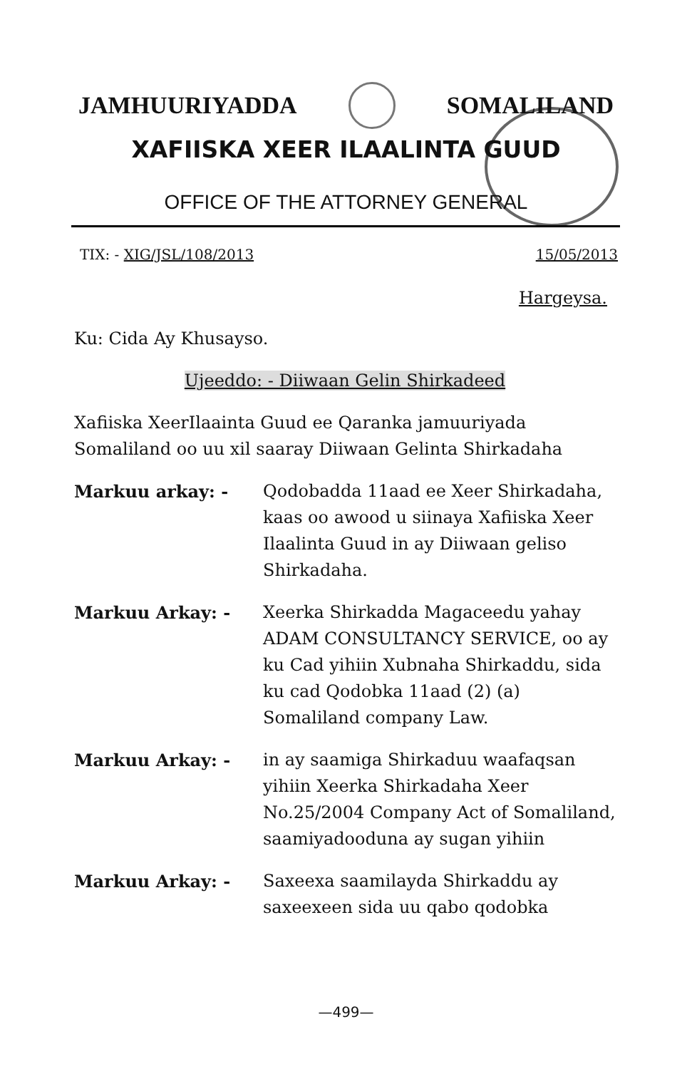JAMHUURIYADDA SOMALILAND
XAFIISKA XEER ILAALINTA GUUD
OFFICE OF THE ATTORNEY GENERAL
TIX: - XIG/JSL/108/2013 15/05/2013
Hargeysa.
Ku: Cida Ay Khusayso.
Ujeeddo: - Diiwaan Gelin Shirkadeed
Xafiiska XeerIlaainta Guud ee Qaranka jamuuriyada Somaliland oo uu xil saaray Diiwaan Gelinta Shirkadaha
Markuu arkay: - Qodobadda 11aad ee Xeer Shirkadaha, kaas oo awood u siinaya Xafiiska Xeer Ilaalinta Guud in ay Diiwaan geliso Shirkadaha.
Markuu Arkay: - Xeerka Shirkadda Magaceedu yahay ADAM CONSULTANCY SERVICE, oo ay ku Cad yihiin Xubnaha Shirkaddu, sida ku cad Qodobka 11aad (2) (a) Somaliland company Law.
Markuu Arkay: - in ay saamiga Shirkaduu waafaqsan yihiin Xeerka Shirkadaha Xeer No.25/2004 Company Act of Somaliland, saamiyadooduna ay sugan yihiin
Markuu Arkay: - Saxeexa saamilayda Shirkaddu ay saxeexeen sida uu qabo qodobka
—499—